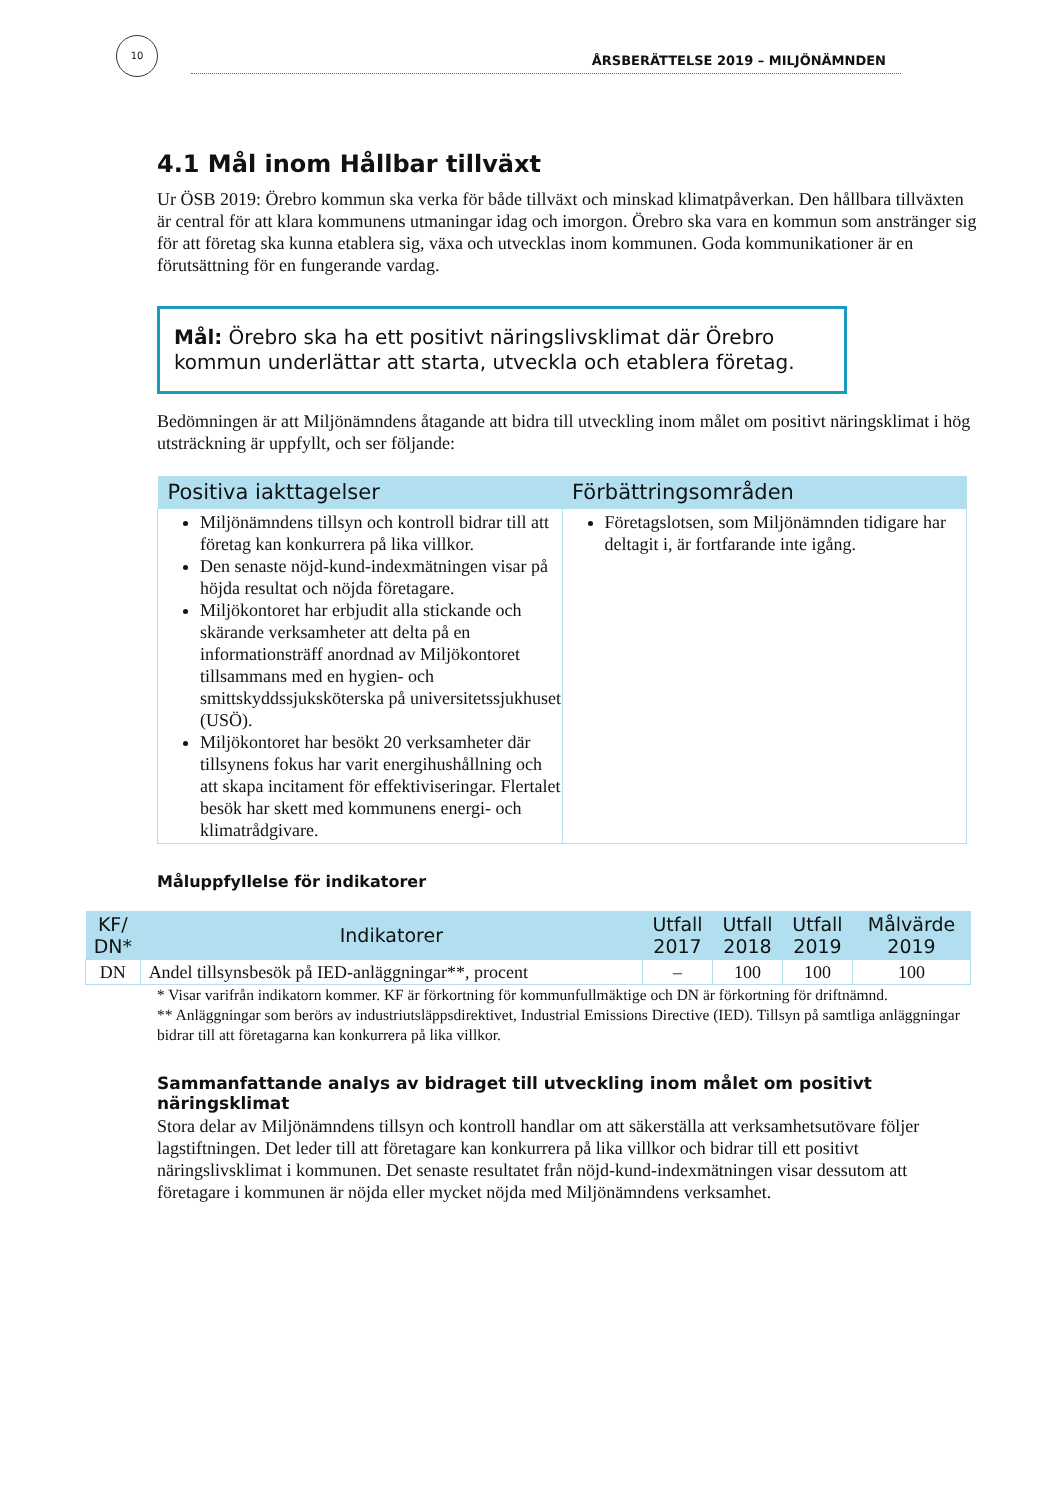10
ÅRSBERÄTTELSE 2019 – MILJÖNÄMNDEN
4.1 Mål inom Hållbar tillväxt
Ur ÖSB 2019: Örebro kommun ska verka för både tillväxt och minskad klimatpåverkan. Den hållbara tillväxten är central för att klara kommunens utmaningar idag och imorgon. Örebro ska vara en kommun som anstränger sig för att företag ska kunna etablera sig, växa och utvecklas inom kommunen. Goda kommunikationer är en förutsättning för en fungerande vardag.
Mål: Örebro ska ha ett positivt näringslivsklimat där Örebro kommun underlättar att starta, utveckla och etablera företag.
Bedömningen är att Miljönämndens åtagande att bidra till utveckling inom målet om positivt näringsklimat i hög utsträckning är uppfyllt, och ser följande:
| Positiva iakttagelser | Förbättringsområden |
| --- | --- |
| Miljönämndens tillsyn och kontroll bidrar till att företag kan konkurrera på lika villkor. Den senaste nöjd-kund-indexmätningen visar på höjda resultat och nöjda företagare. Miljökontoret har erbjudit alla stickande och skärande verksamheter att delta på en informationsträff anordnad av Miljökontoret tillsammans med en hygien- och smittskyddssjuksköterska på universitetssjukhuset (USÖ). Miljökontoret har besökt 20 verksamheter där tillsynens fokus har varit energihushållning och att skapa incitament för effektiviseringar. Flertalet besök har skett med kommunens energi- och klimatrådgivare. | Företagslotsen, som Miljönämnden tidigare har deltagit i, är fortfarande inte igång. |
Måluppfyllelse för indikatorer
| KF/ DN* | Indikatorer | Utfall 2017 | Utfall 2018 | Utfall 2019 | Målvärde 2019 |
| --- | --- | --- | --- | --- | --- |
| DN | Andel tillsynsbesök på IED-anläggningar**, procent | – | 100 | 100 | 100 |
* Visar varifrån indikatorn kommer. KF är förkortning för kommunfullmäktige och DN är förkortning för driftnämnd.
** Anläggningar som berörs av industriutsläppsdirektivet, Industrial Emissions Directive (IED). Tillsyn på samtliga anläggningar bidrar till att företagarna kan konkurrera på lika villkor.
Sammanfattande analys av bidraget till utveckling inom målet om positivt näringsklimat
Stora delar av Miljönämndens tillsyn och kontroll handlar om att säkerställa att verksamhetsutövare följer lagstiftningen. Det leder till att företagare kan konkurrera på lika villkor och bidrar till ett positivt näringslivsklimat i kommunen. Det senaste resultatet från nöjd-kund-indexmätningen visar dessutom att företagare i kommunen är nöjda eller mycket nöjda med Miljönämndens verksamhet.